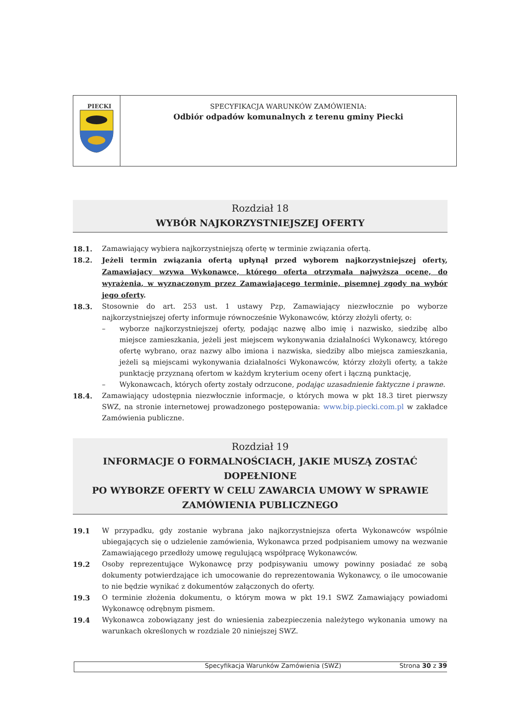PIECKI
SPECYFIKACJA WARUNKÓW ZAMÓWIENIA:
Odbiór odpadów komunalnych z terenu gminy Piecki
Rozdział 18
WYBÓR NAJKORZYSTNIEJSZEJ OFERTY
18.1. Zamawiający wybiera najkorzystniejszą ofertę w terminie związania ofertą.
18.2. Jeżeli termin związania ofertą upłynął przed wyborem najkorzystniejszej oferty, Zamawiający wzywa Wykonawcę, którego oferta otrzymała najwyższą ocenę, do wyrażenia, w wyznaczonym przez Zamawiającego terminie, pisemnej zgody na wybór jego oferty.
18.3. Stosownie do art. 253 ust. 1 ustawy Pzp, Zamawiający niezwłocznie po wyborze najkorzystniejszej oferty informuje równocześnie Wykonawców, którzy złożyli oferty, o:
– wyborze najkorzystniejszej oferty, podając nazwę albo imię i nazwisko, siedzibę albo miejsce zamieszkania, jeżeli jest miejscem wykonywania działalności Wykonawcy, którego ofertę wybrano, oraz nazwy albo imiona i nazwiska, siedziby albo miejsca zamieszkania, jeżeli są miejscami wykonywania działalności Wykonawców, którzy złożyli oferty, a także punktację przyznaną ofertom w każdym kryterium oceny ofert i łączną punktację,
– Wykonawcach, których oferty zostały odrzucone, podając uzasadnienie faktyczne i prawne.
18.4. Zamawiający udostępnia niezwłocznie informacje, o których mowa w pkt 18.3 tiret pierwszy SWZ, na stronie internetowej prowadzonego postępowania: www.bip.piecki.com.pl w zakładce Zamówienia publiczne.
Rozdział 19
INFORMACJE O FORMALNOŚCIACH, JAKIE MUSZĄ ZOSTAĆ DOPEŁNIONE
PO WYBORZE OFERTY W CELU ZAWARCIA UMOWY W SPRAWIE
ZAMÓWIENIA PUBLICZNEGO
19.1 W przypadku, gdy zostanie wybrana jako najkorzystniejsza oferta Wykonawców wspólnie ubiegających się o udzielenie zamówienia, Wykonawca przed podpisaniem umowy na wezwanie Zamawiającego przedłoży umowę regulującą współpracę Wykonawców.
19.2 Osoby reprezentujące Wykonawcę przy podpisywaniu umowy powinny posiadać ze sobą dokumenty potwierdzające ich umocowanie do reprezentowania Wykonawcy, o ile umocowanie to nie będzie wynikać z dokumentów załączonych do oferty.
19.3 O terminie złożenia dokumentu, o którym mowa w pkt 19.1 SWZ Zamawiający powiadomi Wykonawcę odrębnym pismem.
19.4 Wykonawca zobowiązany jest do wniesienia zabezpieczenia należytego wykonania umowy na warunkach określonych w rozdziale 20 niniejszej SWZ.
Specyfikacja Warunków Zamówienia (SWZ) Strona 30 z 39